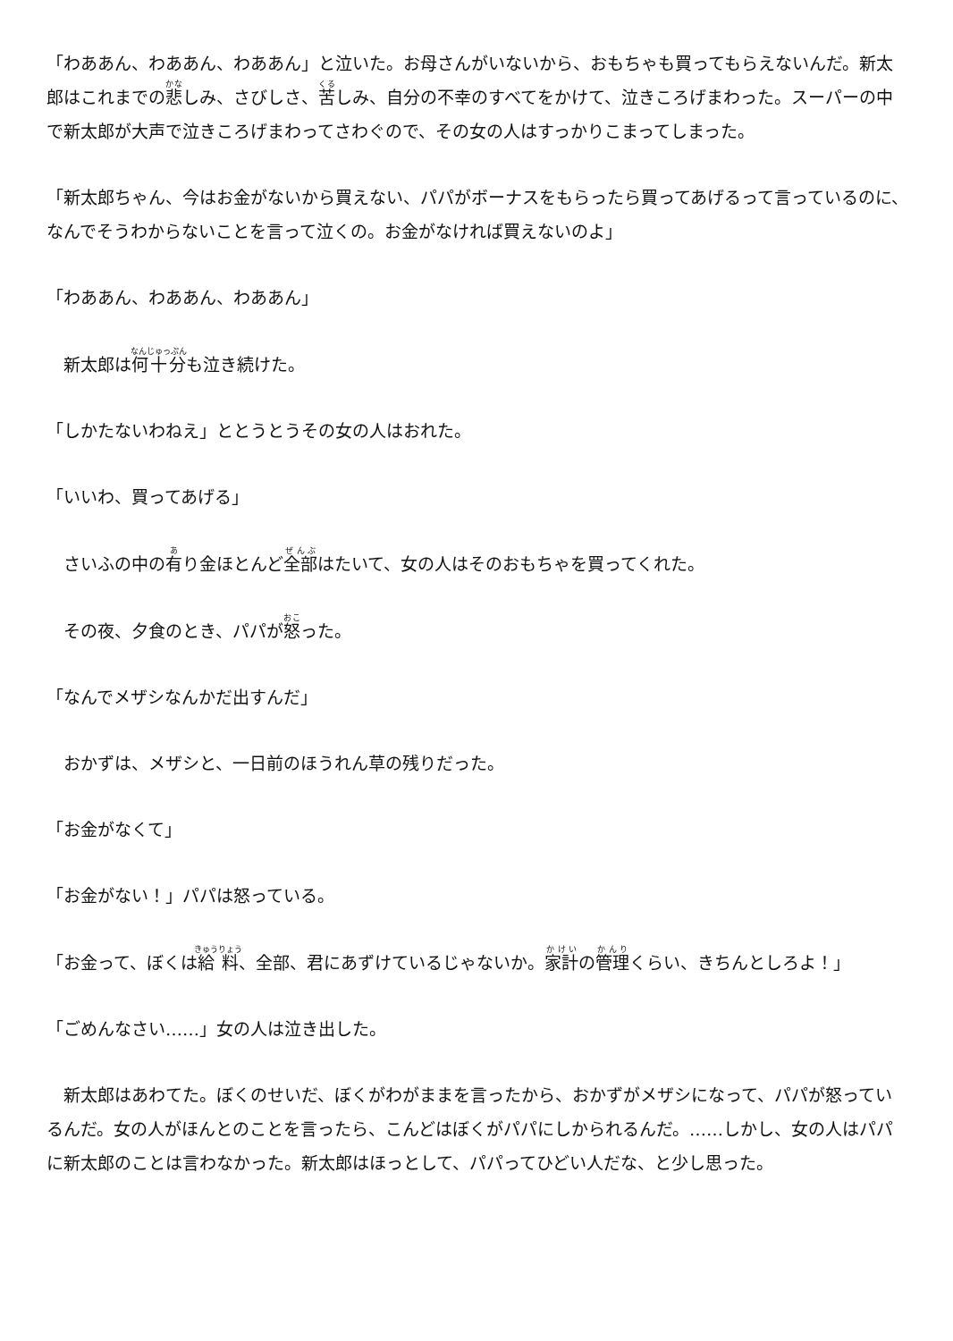「わああん、わああん、わああん」と泣いた。お母さんがいないから、おもちゃも買ってもらえないんだ。新太郎はこれまでの悲しみ、さびしさ、苦しみ、自分の不幸のすべてをかけて、泣きころげまわった。スーパーの中で新太郎が大声で泣きころげまわってさわぐので、その女の人はすっかりこまってしまった。
「新太郎ちゃん、今はお金がないから買えない、パパがボーナスをもらったら買ってあげるって言っているのに、なんでそうわからないことを言って泣くの。お金がなければ買えないのよ」
「わああん、わああん、わああん」
　新太郎は何十分も泣き続けた。
「しかたないわねえ」ととうとうその女の人はおれた。
「いいわ、買ってあげる」
　さいふの中の有り金ほとんど全部はたいて、女の人はそのおもちゃを買ってくれた。
　その夜、夕食のとき、パパが怒った。
「なんでメザシなんかだ出すんだ」
　おかずは、メザシと、一日前のほうれん草の残りだった。
「お金がなくて」
「お金がない！」パパは怒っている。
「お金って、ぼくは給料、全部、君にあずけているじゃないか。家計の管理くらい、きちんとしろよ！」
「ごめんなさい……」女の人は泣き出した。
　新太郎はあわてた。ぼくのせいだ、ぼくがわがままを言ったから、おかずがメザシになって、パパが怒っているんだ。女の人がほんとのことを言ったら、こんどはぼくがパパにしかられるんだ。……しかし、女の人はパパに新太郎のことは言わなかった。新太郎はほっとして、パパってひどい人だな、と少し思った。